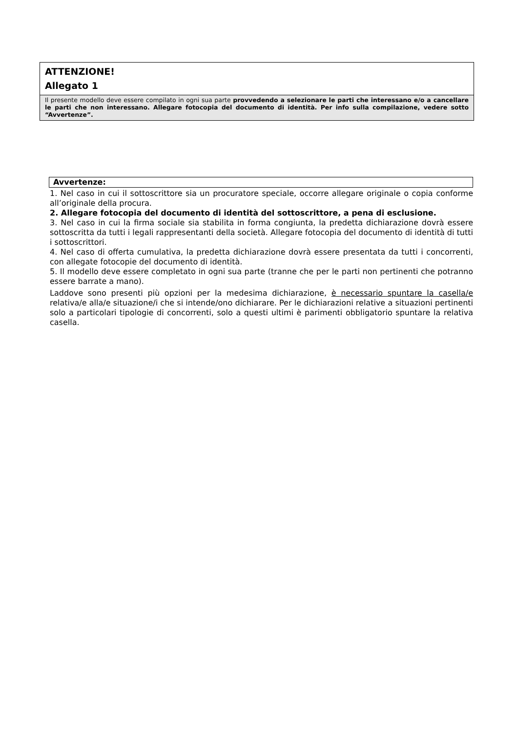ATTENZIONE!
Allegato 1
Il presente modello deve essere compilato in ogni sua parte provvedendo a selezionare le parti che interessano e/o a cancellare le parti che non interessano. Allegare fotocopia del documento di identità. Per info sulla compilazione, vedere sotto “Avvertenze”.
Avvertenze:
1. Nel caso in cui il sottoscrittore sia un procuratore speciale, occorre allegare originale o copia conforme all’originale della procura.
2. Allegare fotocopia del documento di identità del sottoscrittore, a pena di esclusione.
3. Nel caso in cui la firma sociale sia stabilita in forma congiunta, la predetta dichiarazione dovrà essere sottoscritta da tutti i legali rappresentanti della società. Allegare fotocopia del documento di identità di tutti i sottoscrittori.
4. Nel caso di offerta cumulativa, la predetta dichiarazione dovrà essere presentata da tutti i concorrenti, con allegate fotocopie del documento di identità.
5. Il modello deve essere completato in ogni sua parte (tranne che per le parti non pertinenti che potranno essere barrate a mano).
Laddove sono presenti più opzioni per la medesima dichiarazione, è necessario spuntare la casella/e relativa/e alla/e situazione/i che si intende/ono dichiarare. Per le dichiarazioni relative a situazioni pertinenti solo a particolari tipologie di concorrenti, solo a questi ultimi è parimenti obbligatorio spuntare la relativa casella.